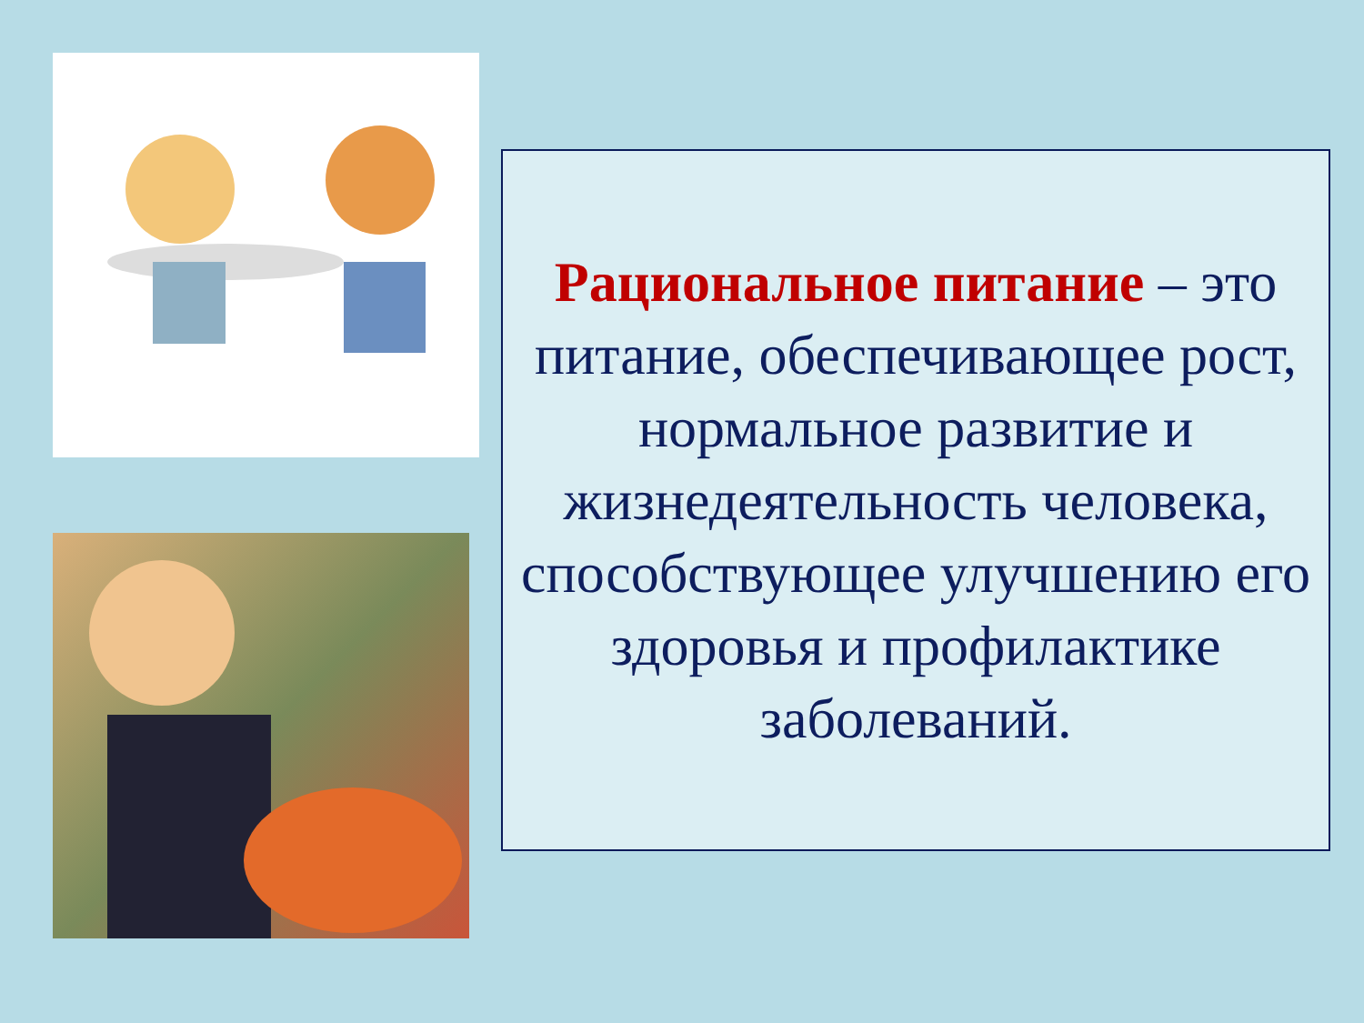Рациональное питание – это питание, обеспечивающее рост, нормальное развитие и жизнедеятельность человека, способствующее улучшению его здоровья и профилактике заболеваний.